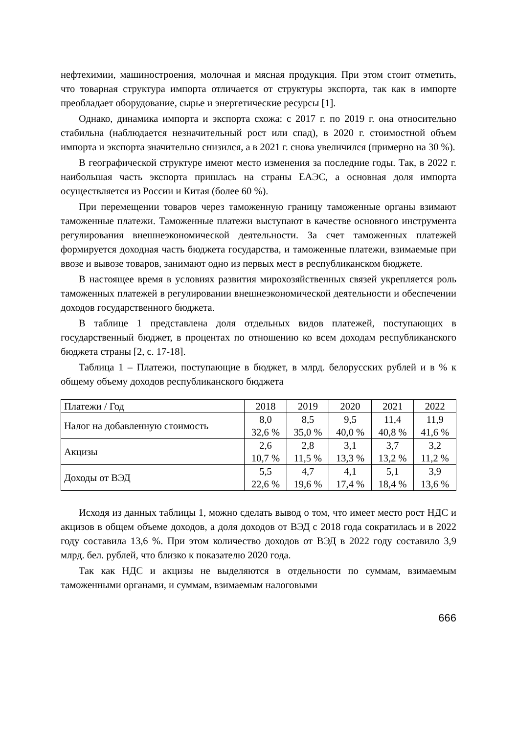нефтехимии, машиностроения, молочная и мясная продукция. При этом стоит отметить, что товарная структура импорта отличается от структуры экспорта, так как в импорте преобладает оборудование, сырье и энергетические ресурсы [1].
Однако, динамика импорта и экспорта схожа: с 2017 г. по 2019 г. она относительно стабильна (наблюдается незначительный рост или спад), в 2020 г. стоимостной объем импорта и экспорта значительно снизился, а в 2021 г. снова увеличился (примерно на 30 %).
В географической структуре имеют место изменения за последние годы. Так, в 2022 г. наибольшая часть экспорта пришлась на страны ЕАЭС, а основная доля импорта осуществляется из России и Китая (более 60 %).
При перемещении товаров через таможенную границу таможенные органы взимают таможенные платежи. Таможенные платежи выступают в качестве основного инструмента регулирования внешнеэкономической деятельности. За счет таможенных платежей формируется доходная часть бюджета государства, и таможенные платежи, взимаемые при ввозе и вывозе товаров, занимают одно из первых мест в республиканском бюджете.
В настоящее время в условиях развития мирохозяйственных связей укрепляется роль таможенных платежей в регулировании внешнеэкономической деятельности и обеспечении доходов государственного бюджета.
В таблице 1 представлена доля отдельных видов платежей, поступающих в государственный бюджет, в процентах по отношению ко всем доходам республиканского бюджета страны [2, с. 17-18].
Таблица 1 – Платежи, поступающие в бюджет, в млрд. белорусских рублей и в % к общему объему доходов республиканского бюджета
| Платежи / Год | 2018 | 2019 | 2020 | 2021 | 2022 |
| --- | --- | --- | --- | --- | --- |
| Налог на добавленную стоимость | 8,0 32,6 % | 8,5 35,0 % | 9,5 40,0 % | 11,4 40,8 % | 11,9 41,6 % |
| Акцизы | 2,6 10,7 % | 2,8 11,5 % | 3,1 13,3 % | 3,7 13,2 % | 3,2 11,2 % |
| Доходы от ВЭД | 5,5 22,6 % | 4,7 19,6 % | 4,1 17,4 % | 5,1 18,4 % | 3,9 13,6 % |
Исходя из данных таблицы 1, можно сделать вывод о том, что имеет место рост НДС и акцизов в общем объеме доходов, а доля доходов от ВЭД с 2018 года сократилась и в 2022 году составила 13,6 %. При этом количество доходов от ВЭД в 2022 году составило 3,9 млрд. бел. рублей, что близко к показателю 2020 года.
Так как НДС и акцизы не выделяются в отдельности по суммам, взимаемым таможенными органами, и суммам, взимаемым налоговыми
666